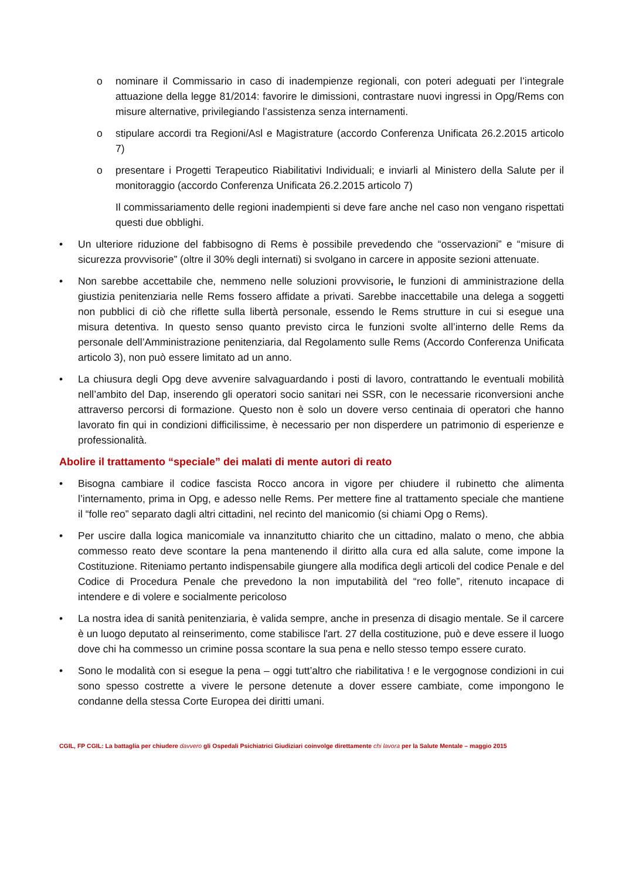o nominare il Commissario in caso di inadempienze regionali, con poteri adeguati per l’integrale attuazione della legge 81/2014: favorire le dimissioni, contrastare nuovi ingressi in Opg/Rems con misure alternative, privilegiando l’assistenza senza internamenti.
o stipulare accordi tra Regioni/Asl e Magistrature (accordo Conferenza Unificata 26.2.2015 articolo 7)
o presentare i Progetti Terapeutico Riabilitativi Individuali; e inviarli al Ministero della Salute per il monitoraggio (accordo Conferenza Unificata 26.2.2015 articolo 7)
Il commissariamento delle regioni inadempienti si deve fare anche nel caso non vengano rispettati questi due obblighi.
• Un ulteriore riduzione del fabbisogno di Rems è possibile prevedendo che “osservazioni” e “misure di sicurezza provvisorie” (oltre il 30% degli internati) si svolgano in carcere in apposite sezioni attenuate.
• Non sarebbe accettabile che, nemmeno nelle soluzioni provvisorie, le funzioni di amministrazione della giustizia penitenziaria nelle Rems fossero affidate a privati. Sarebbe inaccettabile una delega a soggetti non pubblici di ciò che riflette sulla libertà personale, essendo le Rems strutture in cui si esegue una misura detentiva. In questo senso quanto previsto circa le funzioni svolte all’interno delle Rems da personale dell’Amministrazione penitenziaria, dal Regolamento sulle Rems (Accordo Conferenza Unificata articolo 3), non può essere limitato ad un anno.
• La chiusura degli Opg deve avvenire salvaguardando i posti di lavoro, contrattando le eventuali mobilità nell’ambito del Dap, inserendo gli operatori socio sanitari nei SSR, con le necessarie riconversioni anche attraverso percorsi di formazione. Questo non è solo un dovere verso centinaia di operatori che hanno lavorato fin qui in condizioni difficilissime, è necessario per non disperdere un patrimonio di esperienze e professionalità.
Abolire il trattamento “speciale” dei malati di mente autori di reato
• Bisogna cambiare il codice fascista Rocco ancora in vigore per chiudere il rubinetto che alimenta l’internamento, prima in Opg, e adesso nelle Rems. Per mettere fine al trattamento speciale che mantiene il “folle reo” separato dagli altri cittadini, nel recinto del manicomio (si chiami Opg o Rems).
• Per uscire dalla logica manicomiale va innanzitutto chiarito che un cittadino, malato o meno, che abbia commesso reato deve scontare la pena mantenendo il diritto alla cura ed alla salute, come impone la Costituzione. Riteniamo pertanto indispensabile giungere alla modifica degli articoli del codice Penale e del Codice di Procedura Penale che prevedono la non imputabilità del “reo folle”, ritenuto incapace di intendere e di volere e socialmente pericoloso
• La nostra idea di sanità penitenziaria, è valida sempre, anche in presenza di disagio mentale. Se il carcere è un luogo deputato al reinserimento, come stabilisce l'art. 27 della costituzione, può e deve essere il luogo dove chi ha commesso un crimine possa scontare la sua pena e nello stesso tempo essere curato.
• Sono le modalità con si esegue la pena – oggi tutt’altro che riabilitativa ! e le vergognose condizioni in cui sono spesso costrette a vivere le persone detenute a dover essere cambiate, come impongono le condanne della stessa Corte Europea dei diritti umani.
CGIL, FP CGIL: La battaglia per chiudere davvero gli Ospedali Psichiatrici Giudiziari coinvolge direttamente chi lavora per la Salute Mentale – maggio 2015